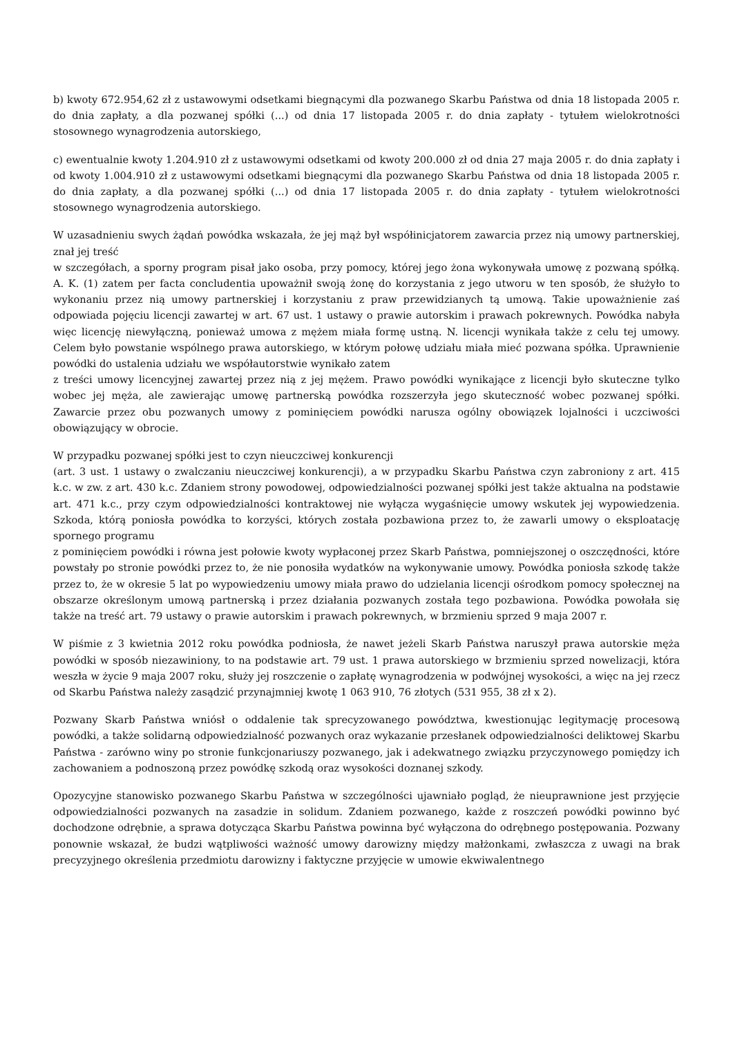b) kwoty 672.954,62 zł z ustawowymi odsetkami biegnącymi dla pozwanego Skarbu Państwa od dnia 18 listopada 2005 r. do dnia zapłaty, a dla pozwanej spółki (...) od dnia 17 listopada 2005 r. do dnia zapłaty - tytułem wielokrotności stosownego wynagrodzenia autorskiego,
c) ewentualnie kwoty 1.204.910 zł z ustawowymi odsetkami od kwoty 200.000 zł od dnia 27 maja 2005 r. do dnia zapłaty i od kwoty 1.004.910 zł z ustawowymi odsetkami biegnącymi dla pozwanego Skarbu Państwa od dnia 18 listopada 2005 r. do dnia zapłaty, a dla pozwanej spółki (...) od dnia 17 listopada 2005 r. do dnia zapłaty - tytułem wielokrotności stosownego wynagrodzenia autorskiego.
W uzasadnieniu swych żądań powódka wskazała, że jej mąż był współinicjatorem zawarcia przez nią umowy partnerskiej, znał jej treść
w szczegółach, a sporny program pisał jako osoba, przy pomocy, której jego żona wykonywała umowę z pozwaną spółką. A. K. (1) zatem per facta concludentia upoważnił swoją żonę do korzystania z jego utworu w ten sposób, że służyło to wykonaniu przez nią umowy partnerskiej i korzystaniu z praw przewidzianych tą umową. Takie upoważnienie zaś odpowiada pojęciu licencji zawartej w art. 67 ust. 1 ustawy o prawie autorskim i prawach pokrewnych. Powódka nabyła więc licencję niewyłączną, ponieważ umowa z mężem miała formę ustną. N. licencji wynikała także z celu tej umowy. Celem było powstanie wspólnego prawa autorskiego, w którym połowę udziału miała mieć pozwana spółka. Uprawnienie powódki do ustalenia udziału we współautorstwie wynikało zatem
z treści umowy licencyjnej zawartej przez nią z jej mężem. Prawo powódki wynikające z licencji było skuteczne tylko wobec jej męża, ale zawierając umowę partnerską powódka rozszerzyła jego skuteczność wobec pozwanej spółki. Zawarcie przez obu pozwanych umowy z pominięciem powódki narusza ogólny obowiązek lojalności i uczciwości obowiązujący w obrocie.
W przypadku pozwanej spółki jest to czyn nieuczciwej konkurencji
(art. 3 ust. 1 ustawy o zwalczaniu nieuczciwej konkurencji), a w przypadku Skarbu Państwa czyn zabroniony z art. 415 k.c. w zw. z art. 430 k.c. Zdaniem strony powodowej, odpowiedzialności pozwanej spółki jest także aktualna na podstawie art. 471 k.c., przy czym odpowiedzialności kontraktowej nie wyłącza wygaśnięcie umowy wskutek jej wypowiedzenia. Szkoda, którą poniosła powódka to korzyści, których została pozbawiona przez to, że zawarli umowy o eksploatację spornego programu
z pominięciem powódki i równa jest połowie kwoty wypłaconej przez Skarb Państwa, pomniejszonej o oszczędności, które powstały po stronie powódki przez to, że nie ponosiła wydatków na wykonywanie umowy. Powódka poniosła szkodę także przez to, że w okresie 5 lat po wypowiedzeniu umowy miała prawo do udzielania licencji ośrodkom pomocy społecznej na obszarze określonym umową partnerską i przez działania pozwanych została tego pozbawiona. Powódka powołała się także na treść art. 79 ustawy o prawie autorskim i prawach pokrewnych, w brzmieniu sprzed 9 maja 2007 r.
W piśmie z 3 kwietnia 2012 roku powódka podniosła, że nawet jeżeli Skarb Państwa naruszył prawa autorskie męża powódki w sposób niezawiniony, to na podstawie art. 79 ust. 1 prawa autorskiego w brzmieniu sprzed nowelizacji, która weszła w życie 9 maja 2007 roku, służy jej roszczenie o zapłatę wynagrodzenia w podwójnej wysokości, a więc na jej rzecz od Skarbu Państwa należy zasądzić przynajmniej kwotę 1 063 910, 76 złotych (531 955, 38 zł x 2).
Pozwany Skarb Państwa wniósł o oddalenie tak sprecyzowanego powództwa, kwestionując legitymację procesową powódki, a także solidarną odpowiedzialność pozwanych oraz wykazanie przesłanek odpowiedzialności deliktowej Skarbu Państwa - zarówno winy po stronie funkcjonariuszy pozwanego, jak i adekwatnego związku przyczynowego pomiędzy ich zachowaniem a podnoszoną przez powódkę szkodą oraz wysokości doznanej szkody.
Opozycyjne stanowisko pozwanego Skarbu Państwa w szczególności ujawniało pogląd, że nieuprawnione jest przyjęcie odpowiedzialności pozwanych na zasadzie in solidum. Zdaniem pozwanego, każde z roszczeń powódki powinno być dochodzone odrębnie, a sprawa dotycząca Skarbu Państwa powinna być wyłączona do odrębnego postępowania. Pozwany ponownie wskazał, że budzi wątpliwości ważność umowy darowizny między małżonkami, zwłaszcza z uwagi na brak precyzyjnego określenia przedmiotu darowizny i faktyczne przyjęcie w umowie ekwiwalentnego